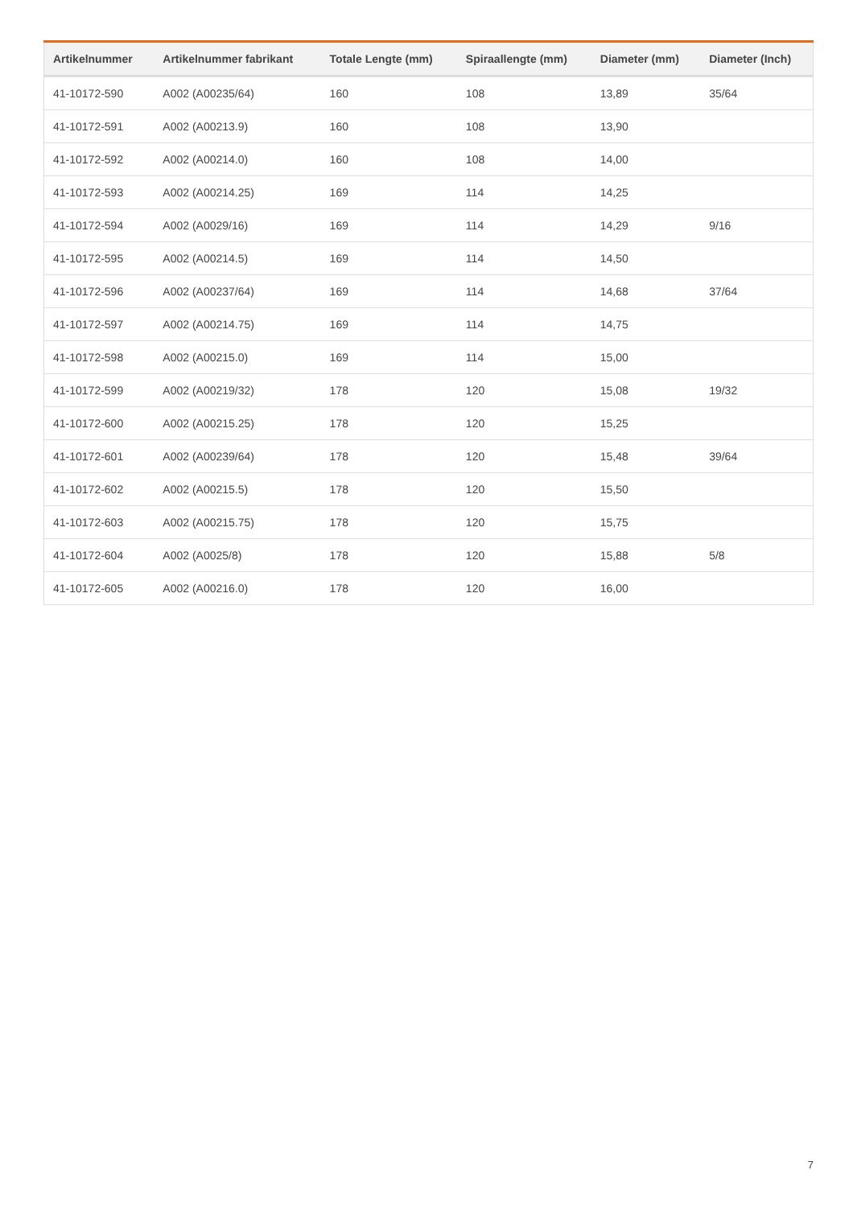| Artikelnummer | Artikelnummer fabrikant | Totale Lengte (mm) | Spiraallengte (mm) | Diameter (mm) | Diameter (Inch) |
| --- | --- | --- | --- | --- | --- |
| 41-10172-590 | A002 (A00235/64) | 160 | 108 | 13,89 | 35/64 |
| 41-10172-591 | A002 (A00213.9) | 160 | 108 | 13,90 | |
| 41-10172-592 | A002 (A00214.0) | 160 | 108 | 14,00 | |
| 41-10172-593 | A002 (A00214.25) | 169 | 114 | 14,25 | |
| 41-10172-594 | A002 (A0029/16) | 169 | 114 | 14,29 | 9/16 |
| 41-10172-595 | A002 (A00214.5) | 169 | 114 | 14,50 | |
| 41-10172-596 | A002 (A00237/64) | 169 | 114 | 14,68 | 37/64 |
| 41-10172-597 | A002 (A00214.75) | 169 | 114 | 14,75 | |
| 41-10172-598 | A002 (A00215.0) | 169 | 114 | 15,00 | |
| 41-10172-599 | A002 (A00219/32) | 178 | 120 | 15,08 | 19/32 |
| 41-10172-600 | A002 (A00215.25) | 178 | 120 | 15,25 | |
| 41-10172-601 | A002 (A00239/64) | 178 | 120 | 15,48 | 39/64 |
| 41-10172-602 | A002 (A00215.5) | 178 | 120 | 15,50 | |
| 41-10172-603 | A002 (A00215.75) | 178 | 120 | 15,75 | |
| 41-10172-604 | A002 (A0025/8) | 178 | 120 | 15,88 | 5/8 |
| 41-10172-605 | A002 (A00216.0) | 178 | 120 | 16,00 | |
7